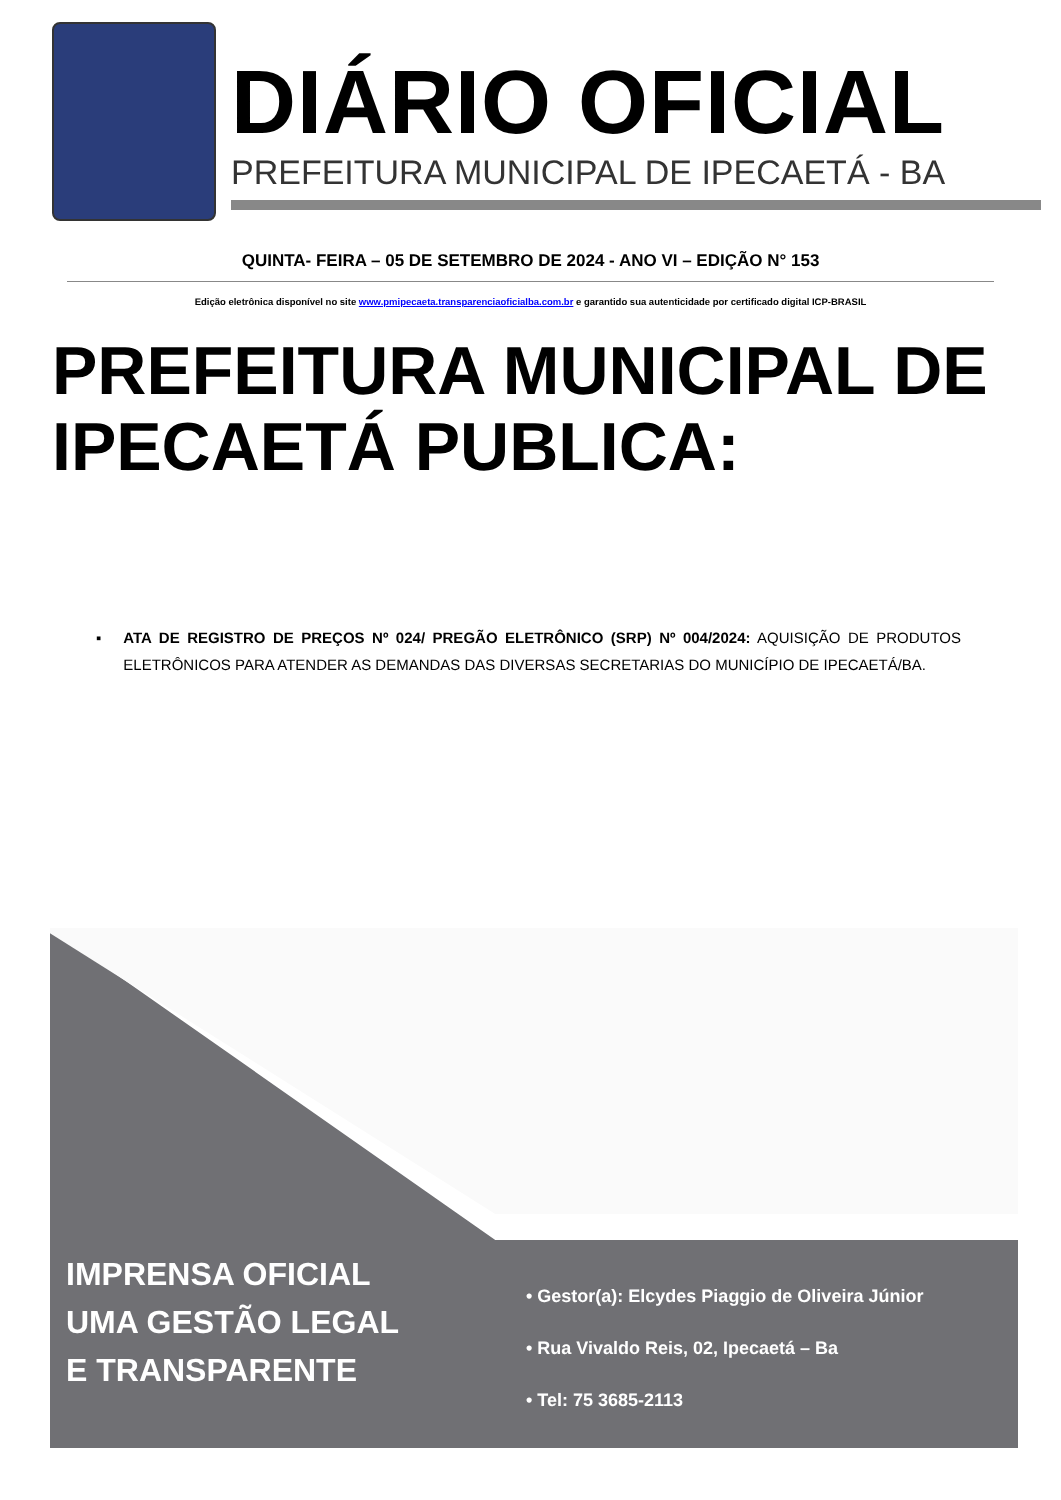DIÁRIO OFICIAL
PREFEITURA MUNICIPAL DE IPECAETÁ - BA
QUINTA- FEIRA – 05 DE SETEMBRO DE 2024 - ANO VI – EDIÇÃO N° 153
Edição eletrônica disponível no site www.pmipecaeta.transparenciaoficialba.com.br e garantido sua autenticidade por certificado digital ICP-BRASIL
PREFEITURA MUNICIPAL DE IPECAETÁ PUBLICA:
▪ ATA DE REGISTRO DE PREÇOS Nº 024/ PREGÃO ELETRÔNICO (SRP) Nº 004/2024: AQUISIÇÃO DE PRODUTOS ELETRÔNICOS PARA ATENDER AS DEMANDAS DAS DIVERSAS SECRETARIAS DO MUNICÍPIO DE IPECAETÁ/BA.
IMPRENSA OFICIAL
UMA GESTÃO LEGAL
E TRANSPARENTE
• Gestor(a): Elcydes Piaggio de Oliveira Júnior
• Rua Vivaldo Reis, 02, Ipecaetá – Ba
• Tel: 75 3685-2113